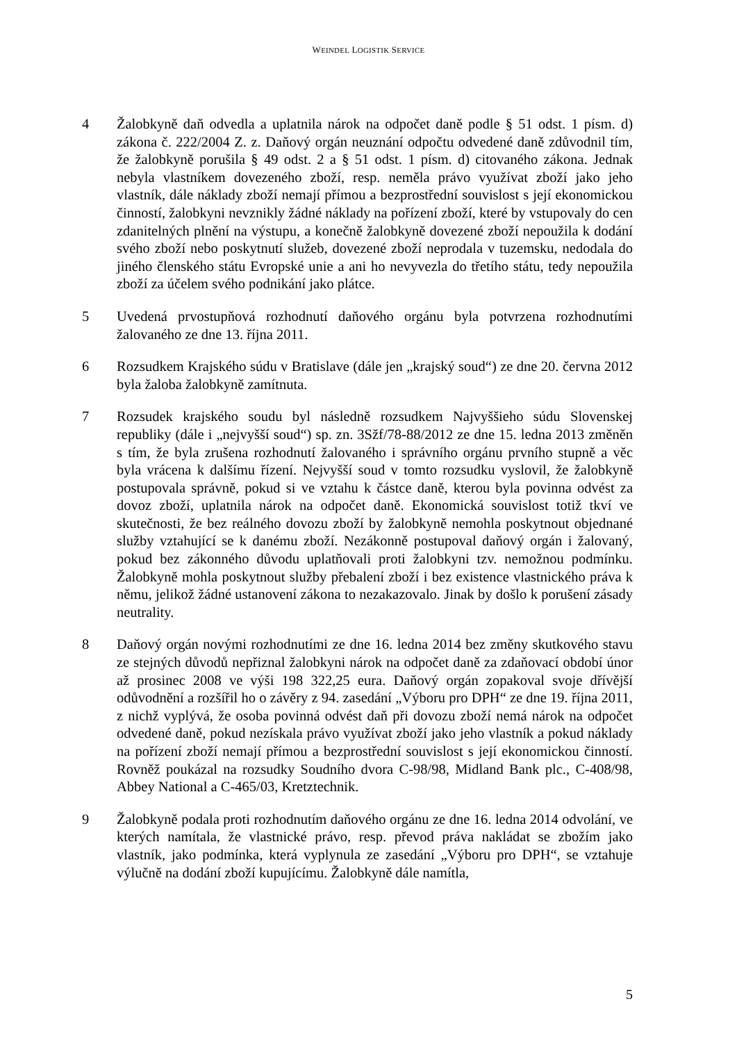WEINDEL LOGISTIK SERVICE
4 Žalobkyně daň odvedla a uplatnila nárok na odpočet daně podle § 51 odst. 1 písm. d) zákona č. 222/2004 Z. z. Daňový orgán neuznání odpočtu odvedené daně zdůvodnil tím, že žalobkyně porušila § 49 odst. 2 a § 51 odst. 1 písm. d) citovaného zákona. Jednak nebyla vlastníkem dovezeného zboží, resp. neměla právo využívat zboží jako jeho vlastník, dále náklady zboží nemají přímou a bezprostřední souvislost s její ekonomickou činností, žalobkyni nevznikly žádné náklady na pořízení zboží, které by vstupovaly do cen zdanitelných plnění na výstupu, a konečně žalobkyně dovezené zboží nepoužila k dodání svého zboží nebo poskytnutí služeb, dovezené zboží neprodala v tuzemsku, nedodala do jiného členského státu Evropské unie a ani ho nevyvezla do třetího státu, tedy nepoužila zboží za účelem svého podnikání jako plátce.
5 Uvedená prvostupňová rozhodnutí daňového orgánu byla potvrzena rozhodnutími žalovaného ze dne 13. října 2011.
6 Rozsudkem Krajského súdu v Bratislave (dále jen „krajský soud“) ze dne 20. června 2012 byla žaloba žalobkyně zamítnuta.
7 Rozsudek krajského soudu byl následně rozsudkem Najvyššieho súdu Slovenskej republiky (dále i „nejvyšší soud“) sp. zn. 3Sžf/78-88/2012 ze dne 15. ledna 2013 změněn s tím, že byla zrušena rozhodnutí žalovaného i správního orgánu prvního stupně a věc byla vrácena k dalšímu řízení. Nejvyšší soud v tomto rozsudku vyslovil, že žalobkyně postupovala správně, pokud si ve vztahu k částce daně, kterou byla povinna odvést za dovoz zboží, uplatnila nárok na odpočet daně. Ekonomická souvislost totiž tkví ve skutečnosti, že bez reálného dovozu zboží by žalobkyně nemohla poskytnout objednané služby vztahující se k danému zboží. Nezákonně postupoval daňový orgán i žalovaný, pokud bez zákonného důvodu uplatňovali proti žalobkyni tzv. nemožnou podmínku. Žalobkyně mohla poskytnout služby přebalení zboží i bez existence vlastnického práva k němu, jelikož žádné ustanovení zákona to nezakazovalo. Jinak by došlo k porušení zásady neutrality.
8 Daňový orgán novými rozhodnutími ze dne 16. ledna 2014 bez změny skutkového stavu ze stejných důvodů nepřiznal žalobkyni nárok na odpočet daně za zdaňovací období únor až prosinec 2008 ve výši 198 322,25 eura. Daňový orgán zopakoval svoje dřívější odůvodnění a rozšířil ho o závěry z 94. zasedání „Výboru pro DPH“ ze dne 19. října 2011, z nichž vyplývá, že osoba povinná odvést daň při dovozu zboží nemá nárok na odpočet odvedené daně, pokud nezískala právo využívat zboží jako jeho vlastník a pokud náklady na pořízení zboží nemají přímou a bezprostřední souvislost s její ekonomickou činností. Rovněž poukázal na rozsudky Soudního dvora C-98/98, Midland Bank plc., C-408/98, Abbey National a C-465/03, Kretztechnik.
9 Žalobkyně podala proti rozhodnutím daňového orgánu ze dne 16. ledna 2014 odvolání, ve kterých namítala, že vlastnické právo, resp. převod práva nakládat se zbožím jako vlastník, jako podmínka, která vyplynula ze zasedání „Výboru pro DPH“, se vztahuje výlučně na dodání zboží kupujícímu. Žalobkyně dále namítla,
5